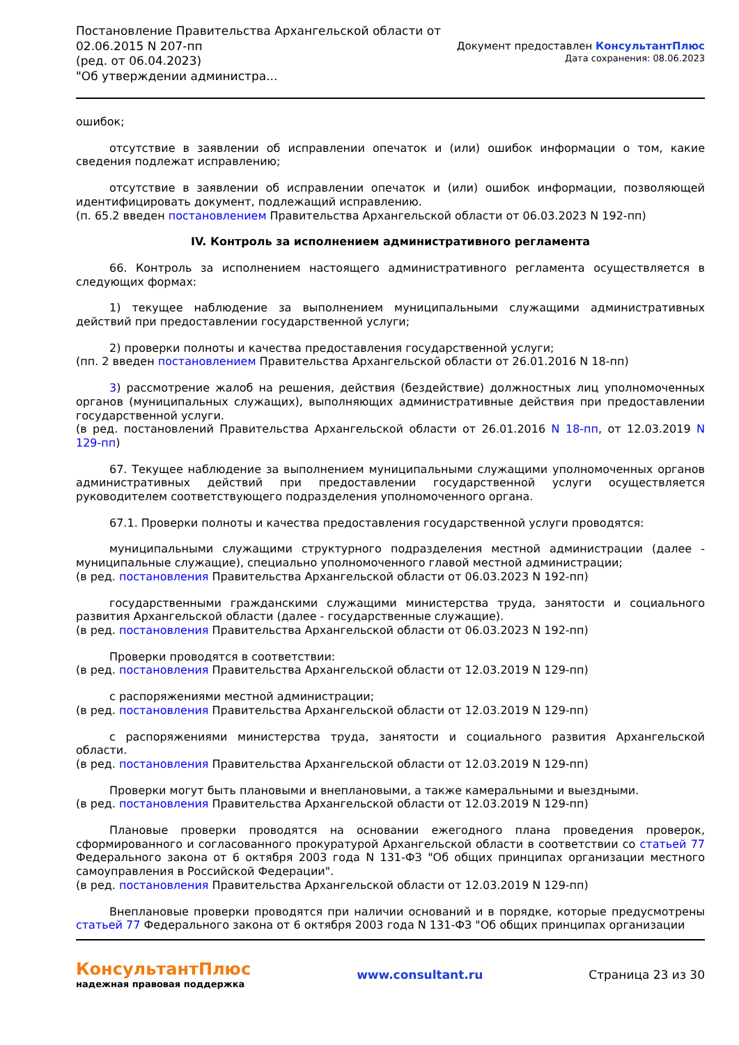Постановление Правительства Архангельской области от
02.06.2015 N 207-пп
(ред. от 06.04.2023)
"Об утверждении администра...
Документ предоставлен КонсультантПлюс
Дата сохранения: 08.06.2023
ошибок;
отсутствие в заявлении об исправлении опечаток и (или) ошибок информации о том, какие сведения подлежат исправлению;
отсутствие в заявлении об исправлении опечаток и (или) ошибок информации, позволяющей идентифицировать документ, подлежащий исправлению.
(п. 65.2 введен постановлением Правительства Архангельской области от 06.03.2023 N 192-пп)
IV. Контроль за исполнением административного регламента
66. Контроль за исполнением настоящего административного регламента осуществляется в следующих формах:
1) текущее наблюдение за выполнением муниципальными служащими административных действий при предоставлении государственной услуги;
2) проверки полноты и качества предоставления государственной услуги;
(пп. 2 введен постановлением Правительства Архангельской области от 26.01.2016 N 18-пп)
3) рассмотрение жалоб на решения, действия (бездействие) должностных лиц уполномоченных органов (муниципальных служащих), выполняющих административные действия при предоставлении государственной услуги.
(в ред. постановлений Правительства Архангельской области от 26.01.2016 N 18-пп, от 12.03.2019 N 129-пп)
67. Текущее наблюдение за выполнением муниципальными служащими уполномоченных органов административных действий при предоставлении государственной услуги осуществляется руководителем соответствующего подразделения уполномоченного органа.
67.1. Проверки полноты и качества предоставления государственной услуги проводятся:
муниципальными служащими структурного подразделения местной администрации (далее - муниципальные служащие), специально уполномоченного главой местной администрации;
(в ред. постановления Правительства Архангельской области от 06.03.2023 N 192-пп)
государственными гражданскими служащими министерства труда, занятости и социального развития Архангельской области (далее - государственные служащие).
(в ред. постановления Правительства Архангельской области от 06.03.2023 N 192-пп)
Проверки проводятся в соответствии:
(в ред. постановления Правительства Архангельской области от 12.03.2019 N 129-пп)
с распоряжениями местной администрации;
(в ред. постановления Правительства Архангельской области от 12.03.2019 N 129-пп)
с распоряжениями министерства труда, занятости и социального развития Архангельской области.
(в ред. постановления Правительства Архангельской области от 12.03.2019 N 129-пп)
Проверки могут быть плановыми и внеплановыми, а также камеральными и выездными.
(в ред. постановления Правительства Архангельской области от 12.03.2019 N 129-пп)
Плановые проверки проводятся на основании ежегодного плана проведения проверок, сформированного и согласованного прокуратурой Архангельской области в соответствии со статьей 77 Федерального закона от 6 октября 2003 года N 131-ФЗ "Об общих принципах организации местного самоуправления в Российской Федерации".
(в ред. постановления Правительства Архангельской области от 12.03.2019 N 129-пп)
Внеплановые проверки проводятся при наличии оснований и в порядке, которые предусмотрены статьей 77 Федерального закона от 6 октября 2003 года N 131-ФЗ "Об общих принципах организации
КонсультантПлюс
надежная правовая поддержка
www.consultant.ru Страница 23 из 30